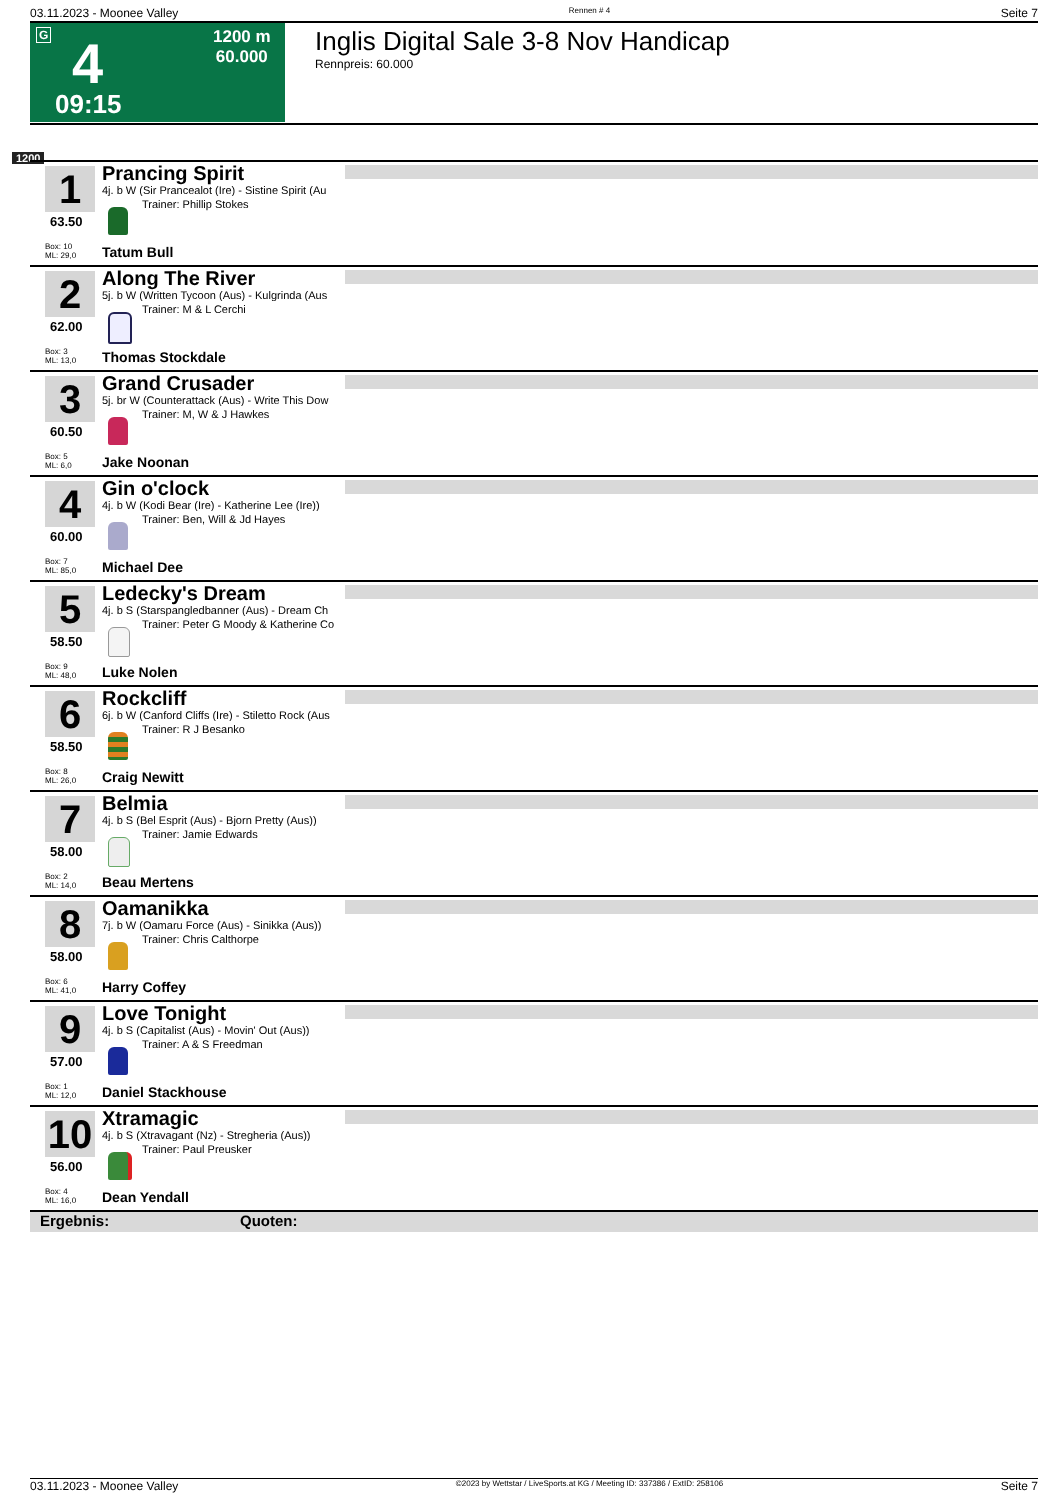03.11.2023 - Moonee Valley Rennen # 4 Seite 7
G 4 1200 m
60.000
09:15
Inglis Digital Sale 3-8 Nov Handicap
Rennpreis: 60.000
1200
1
63.50
Box: 10
ML: 29,0
Prancing Spirit
4j. b W (Sir Prancealot (Ire) - Sistine Spirit (Au
Trainer: Phillip Stokes
Tatum Bull
2
62.00
Box: 3
ML: 13,0
Along The River
5j. b W (Written Tycoon (Aus) - Kulgrinda (Aus
Trainer: M & L Cerchi
Thomas Stockdale
3
60.50
Box: 5
ML: 6,0
Grand Crusader
5j. br W (Counterattack (Aus) - Write This Dow
Trainer: M, W & J Hawkes
Jake Noonan
4
60.00
Box: 7
ML: 85,0
Gin o'clock
4j. b W (Kodi Bear (Ire) - Katherine Lee (Ire))
Trainer: Ben, Will & Jd Hayes
Michael Dee
5
58.50
Box: 9
ML: 48,0
Ledecky's Dream
4j. b S (Starspangledbanner (Aus) - Dream Ch
Trainer: Peter G Moody & Katherine Co
Luke Nolen
6
58.50
Box: 8
ML: 26,0
Rockcliff
6j. b W (Canford Cliffs (Ire) - Stiletto Rock (Aus
Trainer: R J Besanko
Craig Newitt
7
58.00
Box: 2
ML: 14,0
Belmia
4j. b S (Bel Esprit (Aus) - Bjorn Pretty (Aus))
Trainer: Jamie Edwards
Beau Mertens
8
58.00
Box: 6
ML: 41,0
Oamanikka
7j. b W (Oamaru Force (Aus) - Sinikka (Aus))
Trainer: Chris Calthorpe
Harry Coffey
9
57.00
Box: 1
ML: 12,0
Love Tonight
4j. b S (Capitalist (Aus) - Movin' Out (Aus))
Trainer: A & S Freedman
Daniel Stackhouse
10
56.00
Box: 4
ML: 16,0
Xtramagic
4j. b S (Xtravagant (Nz) - Stregheria (Aus))
Trainer: Paul Preusker
Dean Yendall
Ergebnis: Quoten:
03.11.2023 - Moonee Valley ©2023 by Wettstar / LiveSports.at KG / Meeting ID: 337386 / ExtID: 258106 Seite 7